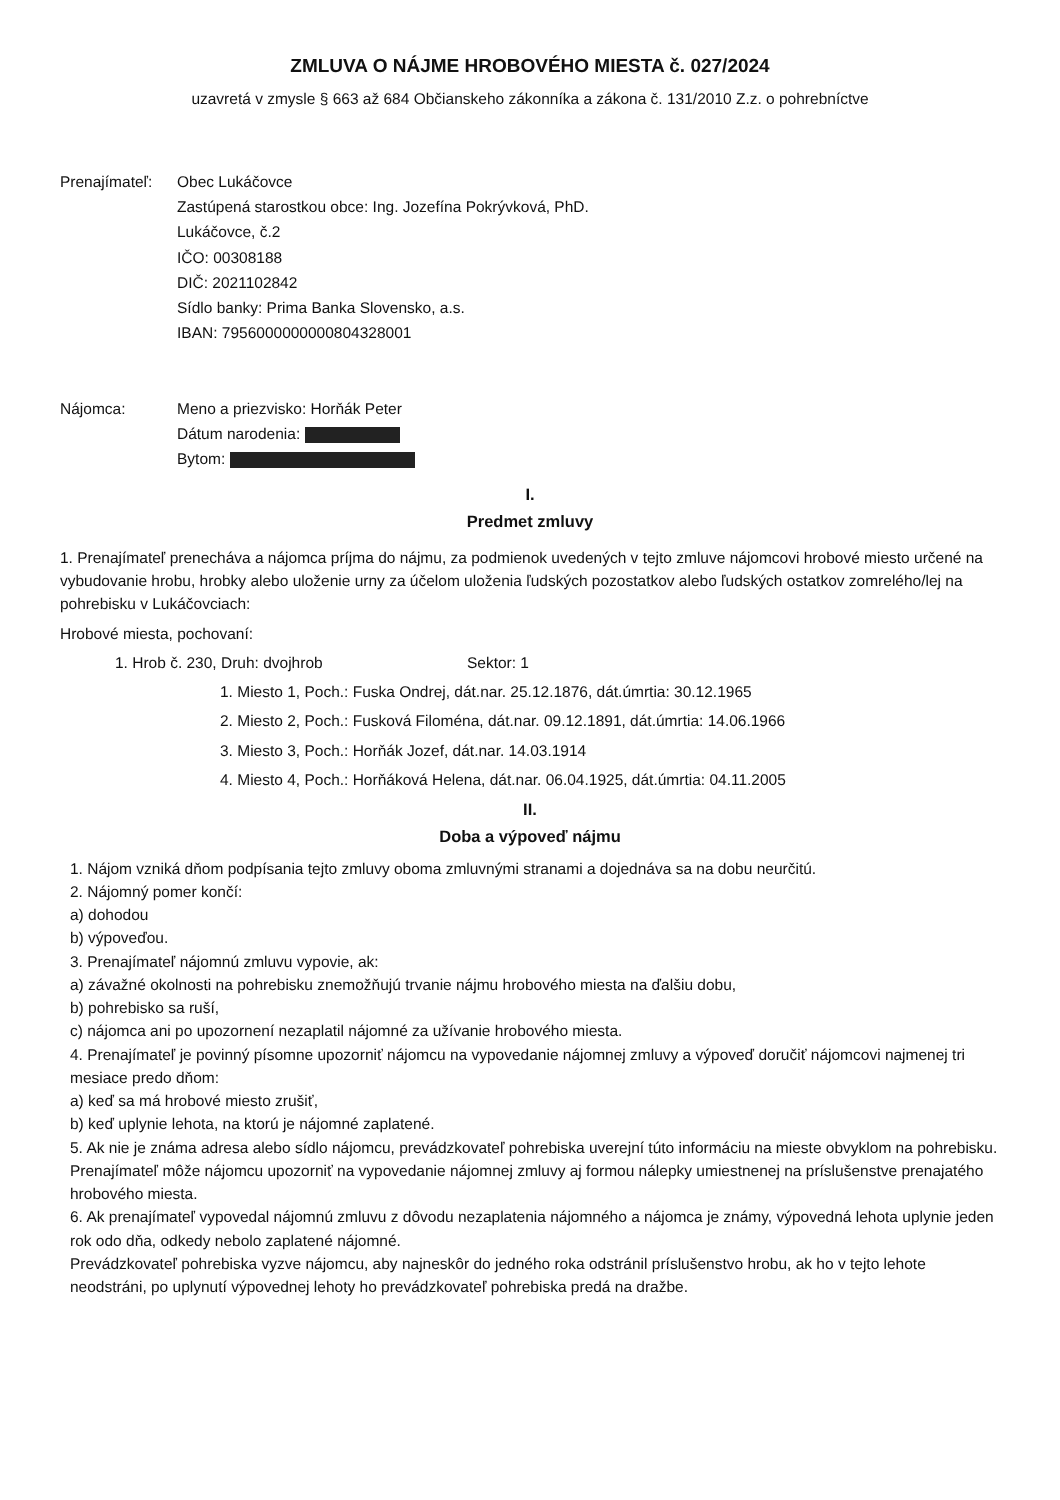ZMLUVA O NÁJME HROBOVÉHO MIESTA č. 027/2024
uzavretá v zmysle § 663 až 684 Občianskeho zákonníka a zákona č. 131/2010 Z.z. o pohrebníctve
Prenajímateľ:
Obec Lukáčovce
Zastúpená starostkou obce: Ing. Jozefína Pokrývková, PhD.
Lukáčovce, č.2
IČO: 00308188
DIČ: 2021102842
Sídlo banky: Prima Banka Slovensko, a.s.
IBAN: 7956000000000804328001
Nájomca: Meno a priezvisko: Horňák Peter
Dátum narodenia:
Bytom:
I.
Predmet zmluvy
1. Prenajímateľ prenecháva a nájomca príjma do nájmu, za podmienok uvedených v tejto zmluve nájomcovi hrobové miesto určené na vybudovanie hrobu, hrobky alebo uloženie urny za účelom uloženia ľudských pozostatkov alebo ľudských ostatkov zomrelého/lej na pohrebisku v Lukáčovciach:
Hrobové miesta, pochovaní:
1. Hrob č. 230, Druh: dvojhrob Sektor: 1
1. Miesto 1, Poch.: Fuska Ondrej, dát.nar. 25.12.1876, dát.úmrtia: 30.12.1965
2. Miesto 2, Poch.: Fusková Filoména, dát.nar. 09.12.1891, dát.úmrtia: 14.06.1966
3. Miesto 3, Poch.: Horňák Jozef, dát.nar. 14.03.1914
4. Miesto 4, Poch.: Horňáková Helena, dát.nar. 06.04.1925, dát.úmrtia: 04.11.2005
II.
Doba a výpoveď nájmu
1. Nájom vzniká dňom podpísania tejto zmluvy oboma zmluvnými stranami a dojednáva sa na dobu neurčitú.
2. Nájomný pomer končí:
a) dohodou
b) výpoveďou.
3. Prenajímateľ nájomnú zmluvu vypovie, ak:
a) závažné okolnosti na pohrebisku znemožňujú trvanie nájmu hrobového miesta na ďalšiu dobu,
b) pohrebisko sa ruší,
c) nájomca ani po upozornení nezaplatil nájomné za užívanie hrobového miesta.
4. Prenajímateľ je povinný písomne upozorniť nájomcu na vypovedanie nájomnej zmluvy a výpoveď doručiť nájomcovi najmenej tri mesiace predo dňom:
a) keď sa má hrobové miesto zrušiť,
b) keď uplynie lehota, na ktorú je nájomné zaplatené.
5. Ak nie je známa adresa alebo sídlo nájomcu, prevádzkovateľ pohrebiska uverejní túto informáciu na mieste obvyklom na pohrebisku. Prenajímateľ môže nájomcu upozorniť na vypovedanie nájomnej zmluvy aj formou nálepky umiestnenej na príslušenstve prenajatého hrobového miesta.
6. Ak prenajímateľ vypovedal nájomnú zmluvu z dôvodu nezaplatenia nájomného a nájomca je známy, výpovedná lehota uplynie jeden rok odo dňa, odkedy nebolo zaplatené nájomné.
Prevádzkovateľ pohrebiska vyzve nájomcu, aby najneskôr do jedného roka odstránil príslušenstvo hrobu, ak ho v tejto lehote neodstráni, po uplynutí výpovednej lehoty ho prevádzkovateľ pohrebiska predá na dražbe.